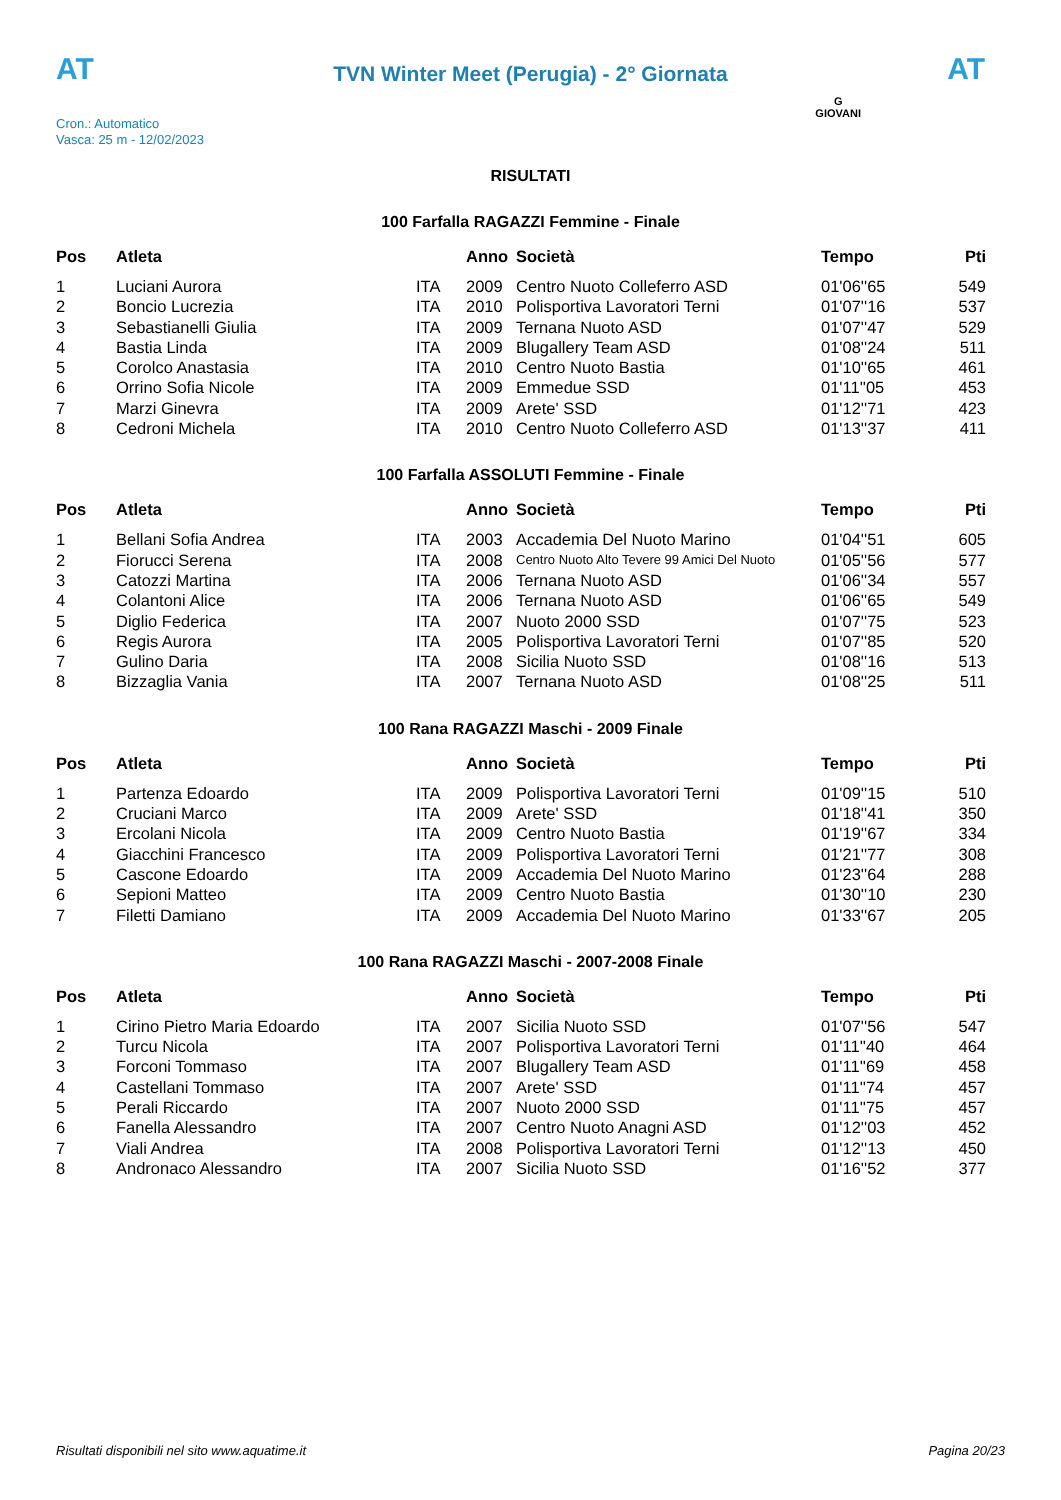AT AT
TVN Winter Meet (Perugia) - 2° Giornata
Cron.: Automatico
Vasca: 25 m - 12/02/2023
G
GIOVANI
RISULTATI
100 Farfalla RAGAZZI Femmine - Finale
| Pos | Atleta | | Anno | Società | Tempo | Pti |
| --- | --- | --- | --- | --- | --- | --- |
| 1 | Luciani Aurora | ITA | 2009 | Centro Nuoto Colleferro ASD | 01'06''65 | 549 |
| 2 | Boncio Lucrezia | ITA | 2010 | Polisportiva Lavoratori Terni | 01'07''16 | 537 |
| 3 | Sebastianelli Giulia | ITA | 2009 | Ternana Nuoto ASD | 01'07''47 | 529 |
| 4 | Bastia Linda | ITA | 2009 | Blugallery Team ASD | 01'08''24 | 511 |
| 5 | Corolco Anastasia | ITA | 2010 | Centro Nuoto Bastia | 01'10''65 | 461 |
| 6 | Orrino Sofia Nicole | ITA | 2009 | Emmedue SSD | 01'11''05 | 453 |
| 7 | Marzi Ginevra | ITA | 2009 | Arete' SSD | 01'12''71 | 423 |
| 8 | Cedroni Michela | ITA | 2010 | Centro Nuoto Colleferro ASD | 01'13''37 | 411 |
100 Farfalla ASSOLUTI Femmine - Finale
| Pos | Atleta | | Anno | Società | Tempo | Pti |
| --- | --- | --- | --- | --- | --- | --- |
| 1 | Bellani Sofia Andrea | ITA | 2003 | Accademia Del Nuoto Marino | 01'04''51 | 605 |
| 2 | Fiorucci Serena | ITA | 2008 | Centro Nuoto Alto Tevere 99 Amici Del Nuoto | 01'05''56 | 577 |
| 3 | Catozzi Martina | ITA | 2006 | Ternana Nuoto ASD | 01'06''34 | 557 |
| 4 | Colantoni Alice | ITA | 2006 | Ternana Nuoto ASD | 01'06''65 | 549 |
| 5 | Diglio Federica | ITA | 2007 | Nuoto 2000 SSD | 01'07''75 | 523 |
| 6 | Regis Aurora | ITA | 2005 | Polisportiva Lavoratori Terni | 01'07''85 | 520 |
| 7 | Gulino Daria | ITA | 2008 | Sicilia Nuoto SSD | 01'08''16 | 513 |
| 8 | Bizzaglia Vania | ITA | 2007 | Ternana Nuoto ASD | 01'08''25 | 511 |
100 Rana RAGAZZI Maschi - 2009 Finale
| Pos | Atleta | | Anno | Società | Tempo | Pti |
| --- | --- | --- | --- | --- | --- | --- |
| 1 | Partenza Edoardo | ITA | 2009 | Polisportiva Lavoratori Terni | 01'09''15 | 510 |
| 2 | Cruciani Marco | ITA | 2009 | Arete' SSD | 01'18''41 | 350 |
| 3 | Ercolani Nicola | ITA | 2009 | Centro Nuoto Bastia | 01'19''67 | 334 |
| 4 | Giacchini Francesco | ITA | 2009 | Polisportiva Lavoratori Terni | 01'21''77 | 308 |
| 5 | Cascone Edoardo | ITA | 2009 | Accademia Del Nuoto Marino | 01'23''64 | 288 |
| 6 | Sepioni Matteo | ITA | 2009 | Centro Nuoto Bastia | 01'30''10 | 230 |
| 7 | Filetti Damiano | ITA | 2009 | Accademia Del Nuoto Marino | 01'33''67 | 205 |
100 Rana RAGAZZI Maschi - 2007-2008 Finale
| Pos | Atleta | | Anno | Società | Tempo | Pti |
| --- | --- | --- | --- | --- | --- | --- |
| 1 | Cirino Pietro Maria Edoardo | ITA | 2007 | Sicilia Nuoto SSD | 01'07''56 | 547 |
| 2 | Turcu Nicola | ITA | 2007 | Polisportiva Lavoratori Terni | 01'11''40 | 464 |
| 3 | Forconi Tommaso | ITA | 2007 | Blugallery Team ASD | 01'11''69 | 458 |
| 4 | Castellani Tommaso | ITA | 2007 | Arete' SSD | 01'11''74 | 457 |
| 5 | Perali Riccardo | ITA | 2007 | Nuoto 2000 SSD | 01'11''75 | 457 |
| 6 | Fanella Alessandro | ITA | 2007 | Centro Nuoto Anagni ASD | 01'12''03 | 452 |
| 7 | Viali Andrea | ITA | 2008 | Polisportiva Lavoratori Terni | 01'12''13 | 450 |
| 8 | Andronaco Alessandro | ITA | 2007 | Sicilia Nuoto SSD | 01'16''52 | 377 |
Risultati disponibili nel sito www.aquatime.it Pagina 20/23